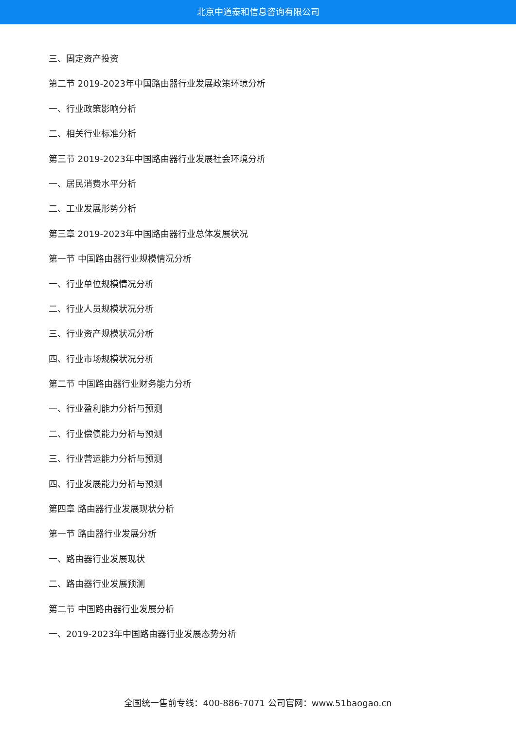北京中道泰和信息咨询有限公司
三、固定资产投资
第二节 2019-2023年中国路由器行业发展政策环境分析
一、行业政策影响分析
二、相关行业标准分析
第三节 2019-2023年中国路由器行业发展社会环境分析
一、居民消费水平分析
二、工业发展形势分析
第三章 2019-2023年中国路由器行业总体发展状况
第一节 中国路由器行业规模情况分析
一、行业单位规模情况分析
二、行业人员规模状况分析
三、行业资产规模状况分析
四、行业市场规模状况分析
第二节 中国路由器行业财务能力分析
一、行业盈利能力分析与预测
二、行业偿债能力分析与预测
三、行业营运能力分析与预测
四、行业发展能力分析与预测
第四章 路由器行业发展现状分析
第一节 路由器行业发展分析
一、路由器行业发展现状
二、路由器行业发展预测
第二节 中国路由器行业发展分析
一、2019-2023年中国路由器行业发展态势分析
全国统一售前专线：400-886-7071 公司官网：www.51baogao.cn